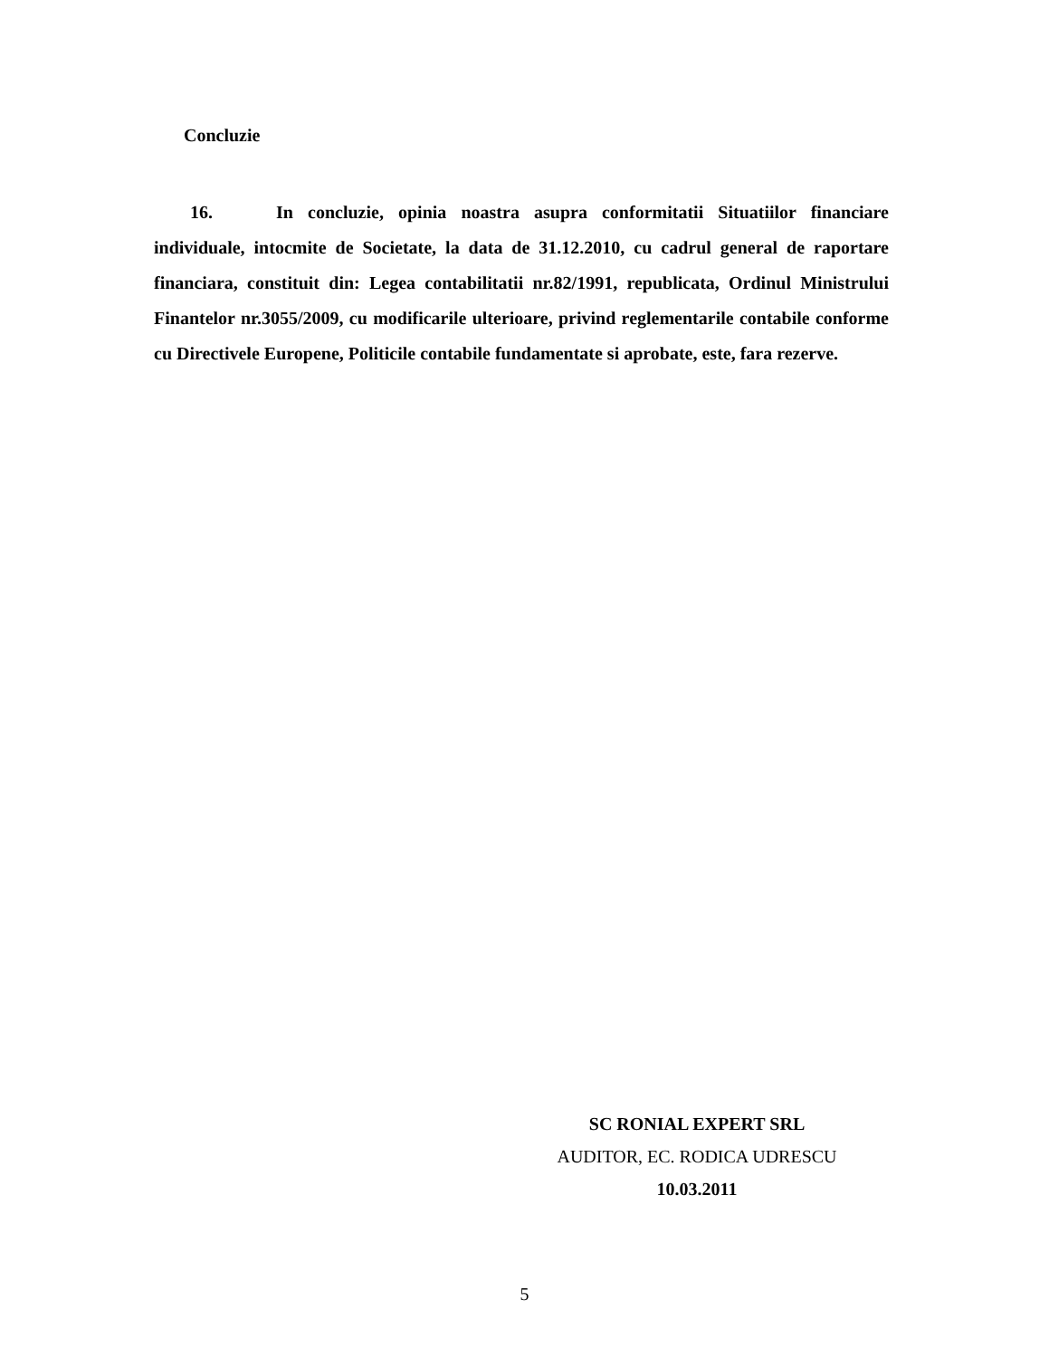Concluzie
16. In concluzie, opinia noastra asupra conformitatii Situatiilor financiare individuale, intocmite de Societate, la data de 31.12.2010, cu cadrul general de raportare financiara, constituit din: Legea contabilitatii nr.82/1991, republicata, Ordinul Ministrului Finantelor nr.3055/2009, cu modificarile ulterioare, privind reglementarile contabile conforme cu Directivele Europene, Politicile contabile fundamentate si aprobate, este, fara rezerve.
SC RONIAL EXPERT SRL
AUDITOR, EC. RODICA UDRESCU
10.03.2011
5